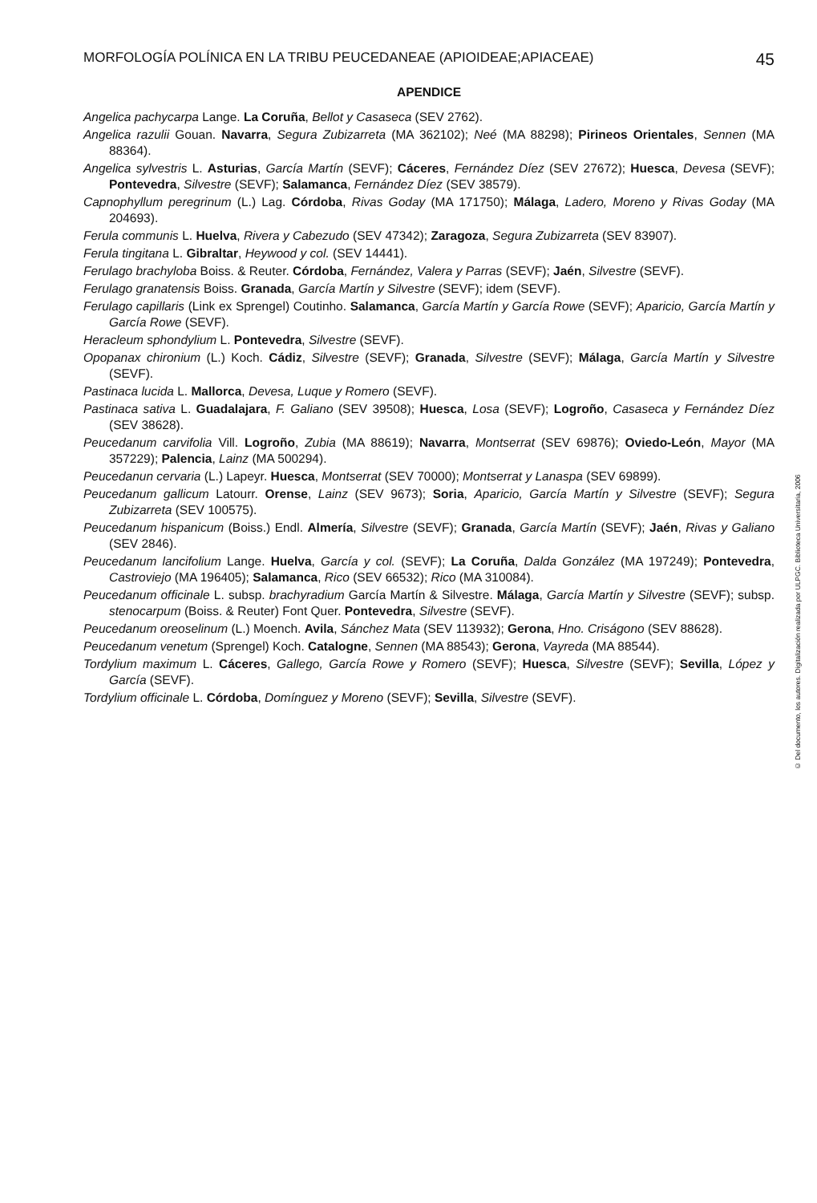MORFOLOGÍA POLÍNICA EN LA TRIBU PEUCEDANEAE (APIOIDEAE;APIACEAE) 45
APENDICE
Angelica pachycarpa Lange. La Coruña, Bellot y Casaseca (SEV 2762).
Angelica razulii Gouan. Navarra, Segura Zubizarreta (MA 362102); Neé (MA 88298); Pirineos Orientales, Sennen (MA 88364).
Angelica sylvestris L. Asturias, García Martín (SEVF); Cáceres, Fernández Díez (SEV 27672); Huesca, Devesa (SEVF); Pontevedra, Silvestre (SEVF); Salamanca, Fernández Díez (SEV 38579).
Capnophyllum peregrinum (L.) Lag. Córdoba, Rivas Goday (MA 171750); Málaga, Ladero, Moreno y Rivas Goday (MA 204693).
Ferula communis L. Huelva, Rivera y Cabezudo (SEV 47342); Zaragoza, Segura Zubizarreta (SEV 83907).
Ferula tingitana L. Gibraltar, Heywood y col. (SEV 14441).
Ferulago brachyloba Boiss. & Reuter. Córdoba, Fernández, Valera y Parras (SEVF); Jaén, Silvestre (SEVF).
Ferulago granatensis Boiss. Granada, García Martín y Silvestre (SEVF); idem (SEVF).
Ferulago capillaris (Link ex Sprengel) Coutinho. Salamanca, García Martín y García Rowe (SEVF); Aparicio, García Martín y García Rowe (SEVF).
Heracleum sphondylium L. Pontevedra, Silvestre (SEVF).
Opopanax chironium (L.) Koch. Cádiz, Silvestre (SEVF); Granada, Silvestre (SEVF); Málaga, García Martín y Silvestre (SEVF).
Pastinaca lucida L. Mallorca, Devesa, Luque y Romero (SEVF).
Pastinaca sativa L. Guadalajara, F. Galiano (SEV 39508); Huesca, Losa (SEVF); Logroño, Casaseca y Fernández Díez (SEV 38628).
Peucedanum carvifolia Vill. Logroño, Zubia (MA 88619); Navarra, Montserrat (SEV 69876); Oviedo-León, Mayor (MA 357229); Palencia, Lainz (MA 500294).
Peucedanun cervaria (L.) Lapeyr. Huesca, Montserrat (SEV 70000); Montserrat y Lanaspa (SEV 69899).
Peucedanum gallicum Latourr. Orense, Lainz (SEV 9673); Soria, Aparicio, García Martín y Silvestre (SEVF); Segura Zubizarreta (SEV 100575).
Peucedanum hispanicum (Boiss.) Endl. Almería, Silvestre (SEVF); Granada, García Martín (SEVF); Jaén, Rivas y Galiano (SEV 2846).
Peucedanum lancifolium Lange. Huelva, García y col. (SEVF); La Coruña, Dalda González (MA 197249); Pontevedra, Castroviejo (MA 196405); Salamanca, Rico (SEV 66532); Rico (MA 310084).
Peucedanum officinale L. subsp. brachyradium García Martín & Silvestre. Málaga, García Martín y Silvestre (SEVF); subsp. stenocarpum (Boiss. & Reuter) Font Quer. Pontevedra, Silvestre (SEVF).
Peucedanum oreoselinum (L.) Moench. Avila, Sánchez Mata (SEV 113932); Gerona, Hno. Criságono (SEV 88628).
Peucedanum venetum (Sprengel) Koch. Catalogne, Sennen (MA 88543); Gerona, Vayreda (MA 88544).
Tordylium maximum L. Cáceres, Gallego, García Rowe y Romero (SEVF); Huesca, Silvestre (SEVF); Sevilla, López y García (SEVF).
Tordylium officinale L. Córdoba, Domínguez y Moreno (SEVF); Sevilla, Silvestre (SEVF).
© Del documento, los autores. Digitalización realizada por ULPGC. Biblioteca Universitaria, 2006